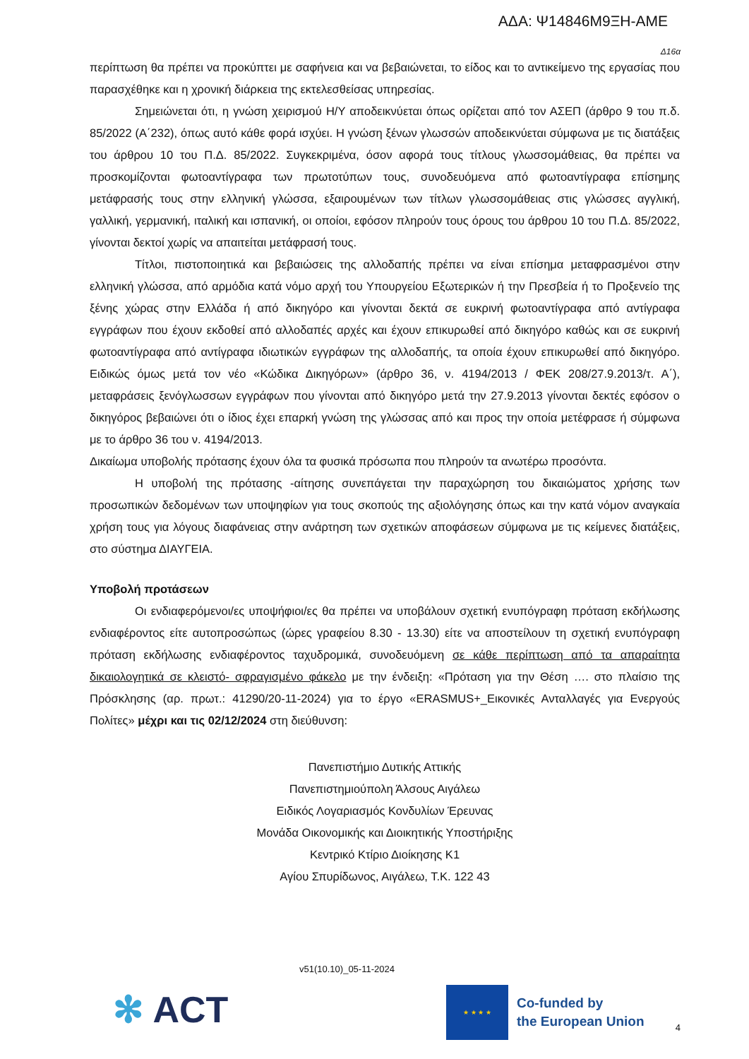ΑΔΑ: Ψ14846Μ9ΞΗ-ΑΜΕ
Δ16α
περίπτωση θα πρέπει να προκύπτει με σαφήνεια και να βεβαιώνεται, το είδος και το αντικείμενο της εργασίας που παρασχέθηκε και η χρονική διάρκεια της εκτελεσθείσας υπηρεσίας.
Σημειώνεται ότι, η γνώση χειρισμού Η/Υ αποδεικνύεται όπως ορίζεται από τον ΑΣΕΠ (άρθρο 9 του π.δ. 85/2022 (Α΄232), όπως αυτό κάθε φορά ισχύει. Η γνώση ξένων γλωσσών αποδεικνύεται σύμφωνα με τις διατάξεις του άρθρου 10 του Π.Δ. 85/2022. Συγκεκριμένα, όσον αφορά τους τίτλους γλωσσομάθειας, θα πρέπει να προσκομίζονται φωτοαντίγραφα των πρωτοτύπων τους, συνοδευόμενα από φωτοαντίγραφα επίσημης μετάφρασής τους στην ελληνική γλώσσα, εξαιρουμένων των τίτλων γλωσσομάθειας στις γλώσσες αγγλική, γαλλική, γερμανική, ιταλική και ισπανική, οι οποίοι, εφόσον πληρούν τους όρους του άρθρου 10 του Π.Δ. 85/2022, γίνονται δεκτοί χωρίς να απαιτείται μετάφρασή τους.
Τίτλοι, πιστοποιητικά και βεβαιώσεις της αλλοδαπής πρέπει να είναι επίσημα μεταφρασμένοι στην ελληνική γλώσσα, από αρμόδια κατά νόμο αρχή του Υπουργείου Εξωτερικών ή την Πρεσβεία ή το Προξενείο της ξένης χώρας στην Ελλάδα ή από δικηγόρο και γίνονται δεκτά σε ευκρινή φωτοαντίγραφα από αντίγραφα εγγράφων που έχουν εκδοθεί από αλλοδαπές αρχές και έχουν επικυρωθεί από δικηγόρο καθώς και σε ευκρινή φωτοαντίγραφα από αντίγραφα ιδιωτικών εγγράφων της αλλοδαπής, τα οποία έχουν επικυρωθεί από δικηγόρο. Ειδικώς όμως μετά τον νέο «Κώδικα Δικηγόρων» (άρθρο 36, ν. 4194/2013 / ΦΕΚ 208/27.9.2013/τ. Α΄), μεταφράσεις ξενόγλωσσων εγγράφων που γίνονται από δικηγόρο μετά την 27.9.2013 γίνονται δεκτές εφόσον ο δικηγόρος βεβαιώνει ότι ο ίδιος έχει επαρκή γνώση της γλώσσας από και προς την οποία μετέφρασε ή σύμφωνα με το άρθρο 36 του ν. 4194/2013.
Δικαίωμα υποβολής πρότασης έχουν όλα τα φυσικά πρόσωπα που πληρούν τα ανωτέρω προσόντα.
Η υποβολή της πρότασης -αίτησης συνεπάγεται την παραχώρηση του δικαιώματος χρήσης των προσωπικών δεδομένων των υποψηφίων για τους σκοπούς της αξιολόγησης όπως και την κατά νόμον αναγκαία χρήση τους για λόγους διαφάνειας στην ανάρτηση των σχετικών αποφάσεων σύμφωνα με τις κείμενες διατάξεις, στο σύστημα ΔΙΑΥΓΕΙΑ.
Υποβολή προτάσεων
Οι ενδιαφερόμενοι/ες υποψήφιοι/ες θα πρέπει να υποβάλουν σχετική ενυπόγραφη πρόταση εκδήλωσης ενδιαφέροντος είτε αυτοπροσώπως (ώρες γραφείου 8.30 - 13.30) είτε να αποστείλουν τη σχετική ενυπόγραφη πρόταση εκδήλωσης ενδιαφέροντος ταχυδρομικά, συνοδευόμενη σε κάθε περίπτωση από τα απαραίτητα δικαιολογητικά σε κλειστό- σφραγισμένο φάκελο με την ένδειξη: «Πρόταση για την Θέση …. στο πλαίσιο της Πρόσκλησης (αρ. πρωτ.: 41290/20-11-2024) για το έργο «ERASMUS+_Εικονικές Ανταλλαγές για Ενεργούς Πολίτες» μέχρι και τις 02/12/2024 στη διεύθυνση:
Πανεπιστήμιο Δυτικής Αττικής
Πανεπιστημιούπολη Άλσους Αιγάλεω
Ειδικός Λογαριασμός Κονδυλίων Έρευνας
Μονάδα Οικονομικής και Διοικητικής Υποστήριξης
Κεντρικό Κτίριο Διοίκησης Κ1
Αγίου Σπυρίδωνος, Αιγάλεω, Τ.Κ. 122 43
v51(10.10)_05-11-2024
✻ ACT
★ ★ ★ ★
Co-funded by
the European Union
4